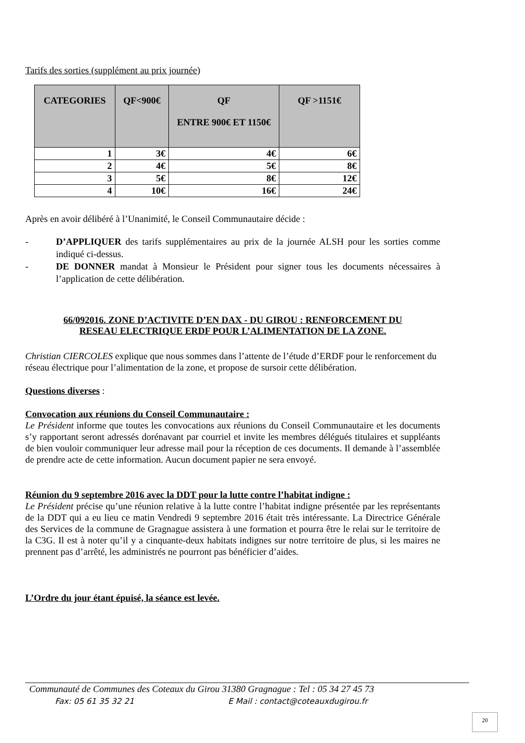Tarifs des sorties (supplément au prix journée)
| CATEGORIES | QF<900€ | QF ENTRE 900€ ET 1150€ | QF >1151€ |
| --- | --- | --- | --- |
| 1 | 3€ | 4€ | 6€ |
| 2 | 4€ | 5€ | 8€ |
| 3 | 5€ | 8€ | 12€ |
| 4 | 10€ | 16€ | 24€ |
Après en avoir délibéré à l’Unanimité, le Conseil Communautaire décide :
- D’APPLIQUER des tarifs supplémentaires au prix de la journée ALSH pour les sorties comme indiqué ci-dessus.
- DE DONNER mandat à Monsieur le Président pour signer tous les documents nécessaires à l’application de cette délibération.
66/092016. ZONE D’ACTIVITE D’EN DAX - DU GIROU : RENFORCEMENT DU
RESEAU ELECTRIQUE ERDF POUR L’ALIMENTATION DE LA ZONE.
Christian CIERCOLES explique que nous sommes dans l’attente de l’étude d’ERDF pour le renforcement du réseau électrique pour l’alimentation de la zone, et propose de sursoir cette délibération.
Questions diverses :
Convocation aux réunions du Conseil Communautaire :
Le Président informe que toutes les convocations aux réunions du Conseil Communautaire et les documents s’y rapportant seront adressés dorénavant par courriel et invite les membres délégués titulaires et suppléants de bien vouloir communiquer leur adresse mail pour la réception de ces documents. Il demande à l’assemblée de prendre acte de cette information. Aucun document papier ne sera envoyé.
Réunion du 9 septembre 2016 avec la DDT pour la lutte contre l’habitat indigne :
Le Président précise qu’une réunion relative à la lutte contre l’habitat indigne présentée par les représentants de la DDT qui a eu lieu ce matin Vendredi 9 septembre 2016 était très intéressante. La Directrice Générale des Services de la commune de Gragnague assistera à une formation et pourra être le relai sur le territoire de la C3G. Il est à noter qu’il y a cinquante-deux habitats indignes sur notre territoire de plus, si les maires ne prennent pas d’arrêté, les administrés ne pourront pas bénéficier d’aides.
L’Ordre du jour étant épuisé, la séance est levée.
Communauté de Communes des Coteaux du Girou 31380 Gragnague : Tel : 05 34 27 45 73
Fax: 05 61 35 32 21 E Mail : contact@coteauxdugirou.fr
20